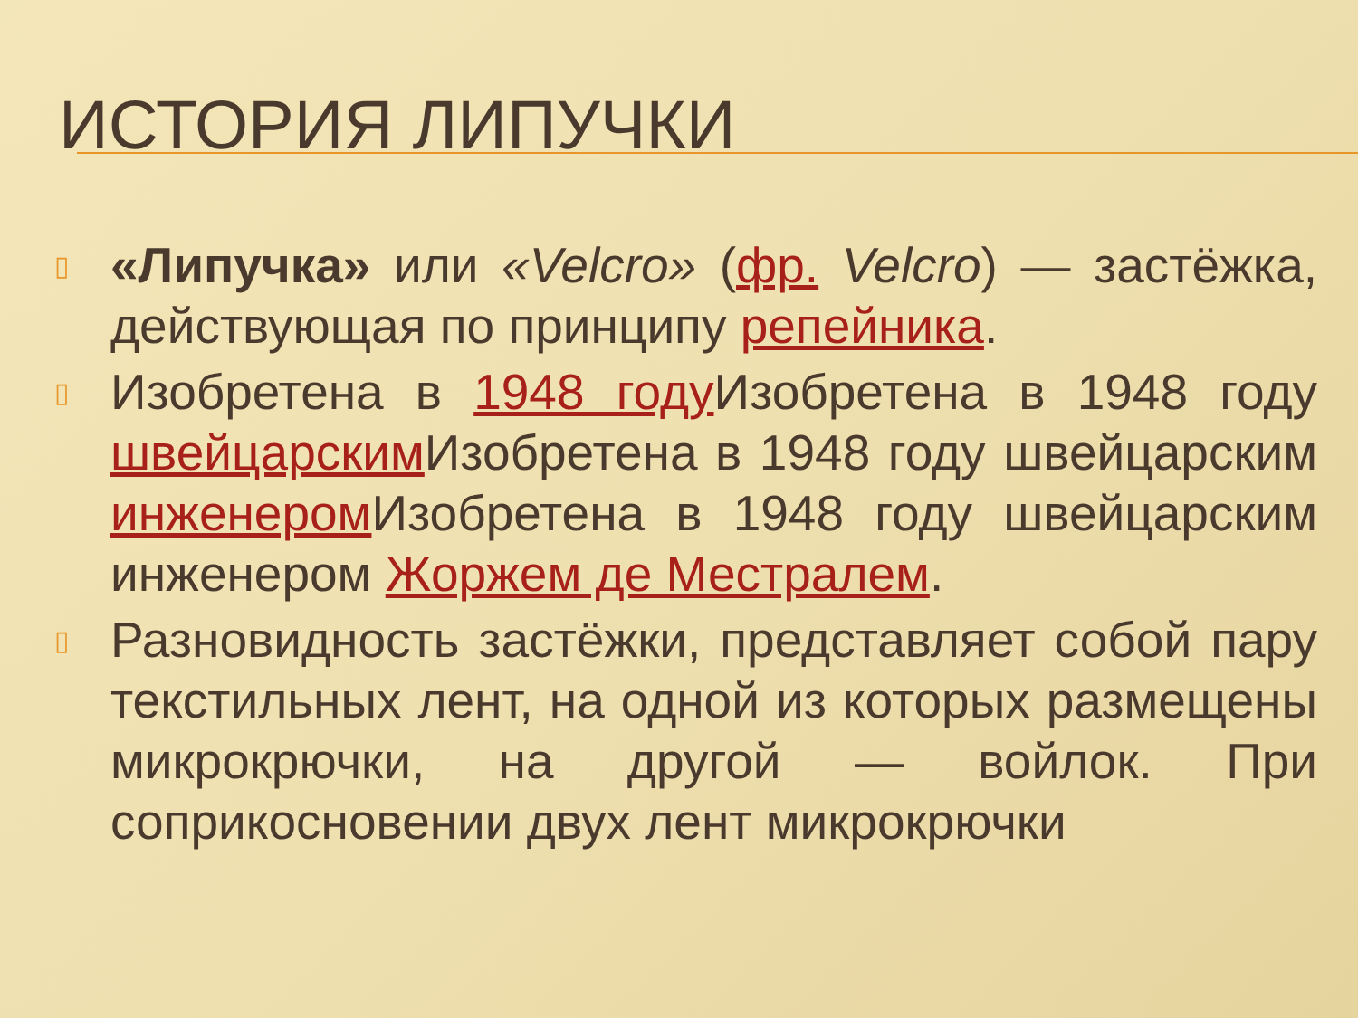ИСТОРИЯ ЛИПУЧКИ
▯ «Липучка» или «Velcro» (фр. Velcro) — застёжка, действующая по принципу репейника.
▯ Изобретена в 1948 году Изобретена в 1948 году швейцарским Изобретена в 1948 году швейцарским инженером Изобретена в 1948 году швейцарским инженером Жоржем де Местралем.
▯ Разновидность застёжки, представляет собой пару текстильных лент, на одной из которых размещены микрокрючки, на другой — войлок. При соприкосновении двух лент микрокрючки